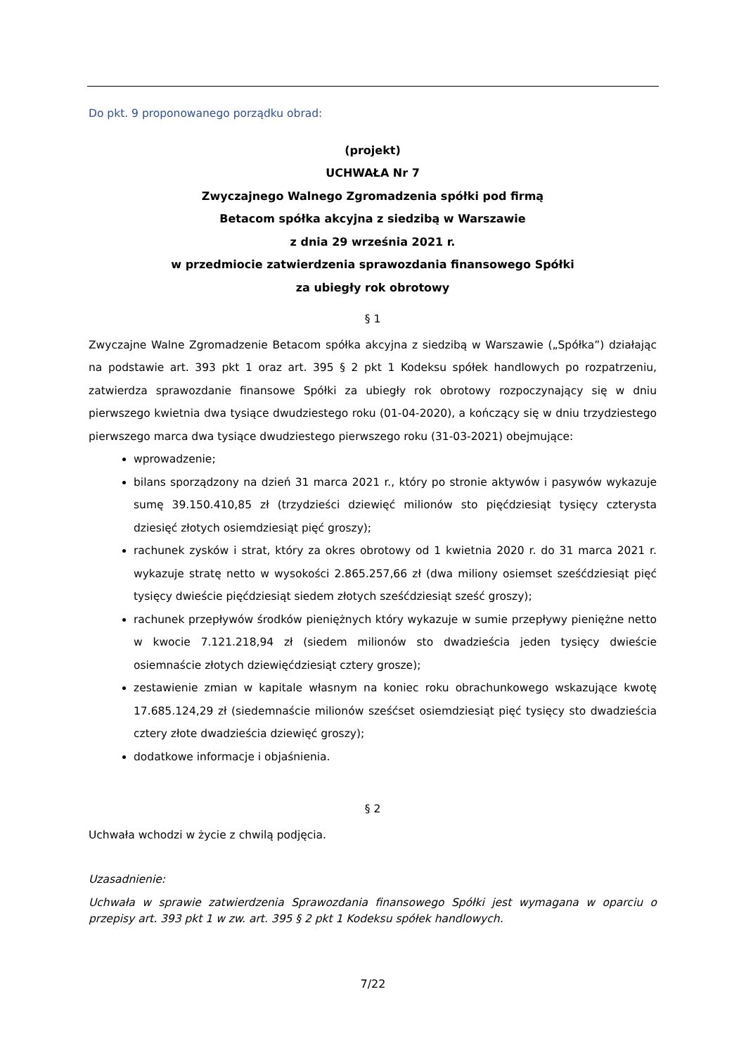Do pkt. 9 proponowanego porządku obrad:
(projekt)
UCHWAŁA Nr 7
Zwyczajnego Walnego Zgromadzenia spółki pod firmą
Betacom spółka akcyjna z siedzibą w Warszawie
z dnia 29 września 2021 r.
w przedmiocie zatwierdzenia sprawozdania finansowego Spółki
za ubiegły rok obrotowy
§ 1
Zwyczajne Walne Zgromadzenie Betacom spółka akcyjna z siedzibą w Warszawie („Spółka”) działając na podstawie art. 393 pkt 1 oraz art. 395 § 2 pkt 1 Kodeksu spółek handlowych po rozpatrzeniu, zatwierdza sprawozdanie finansowe Spółki za ubiegły rok obrotowy rozpoczynający się w dniu pierwszego kwietnia dwa tysiące dwudziestego roku (01-04-2020), a kończący się w dniu trzydziestego pierwszego marca dwa tysiące dwudziestego pierwszego roku (31-03-2021) obejmujące:
wprowadzenie;
bilans sporządzony na dzień 31 marca 2021 r., który po stronie aktywów i pasywów wykazuje sumę 39.150.410,85 zł (trzydzieści dziewięć milionów sto pięćdziesiąt tysięcy czterysta dziesięć złotych osiemdziesiąt pięć groszy);
rachunek zysków i strat, który za okres obrotowy od 1 kwietnia 2020 r. do 31 marca 2021 r. wykazuje stratę netto w wysokości 2.865.257,66 zł (dwa miliony osiemset sześćdziesiąt pięć tysięcy dwieście pięćdziesiąt siedem złotych sześćdziesiąt sześć groszy);
rachunek przepływów środków pieniężnych który wykazuje w sumie przepływy pieniężne netto w kwocie 7.121.218,94 zł (siedem milionów sto dwadzieścia jeden tysięcy dwieście osiemnaście złotych dziewięćdziesiąt cztery grosze);
zestawienie zmian w kapitale własnym na koniec roku obrachunkowego wskazujące kwotę 17.685.124,29 zł (siedemnaście milionów sześćset osiemdziesiąt pięć tysięcy sto dwadzieścia cztery złote dwadzieścia dziewięć groszy);
dodatkowe informacje i objaśnienia.
§ 2
Uchwała wchodzi w życie z chwilą podjęcia.
Uzasadnienie:
Uchwała w sprawie zatwierdzenia Sprawozdania finansowego Spółki jest wymagana w oparciu o przepisy art. 393 pkt 1 w zw. art. 395 § 2 pkt 1 Kodeksu spółek handlowych.
7/22